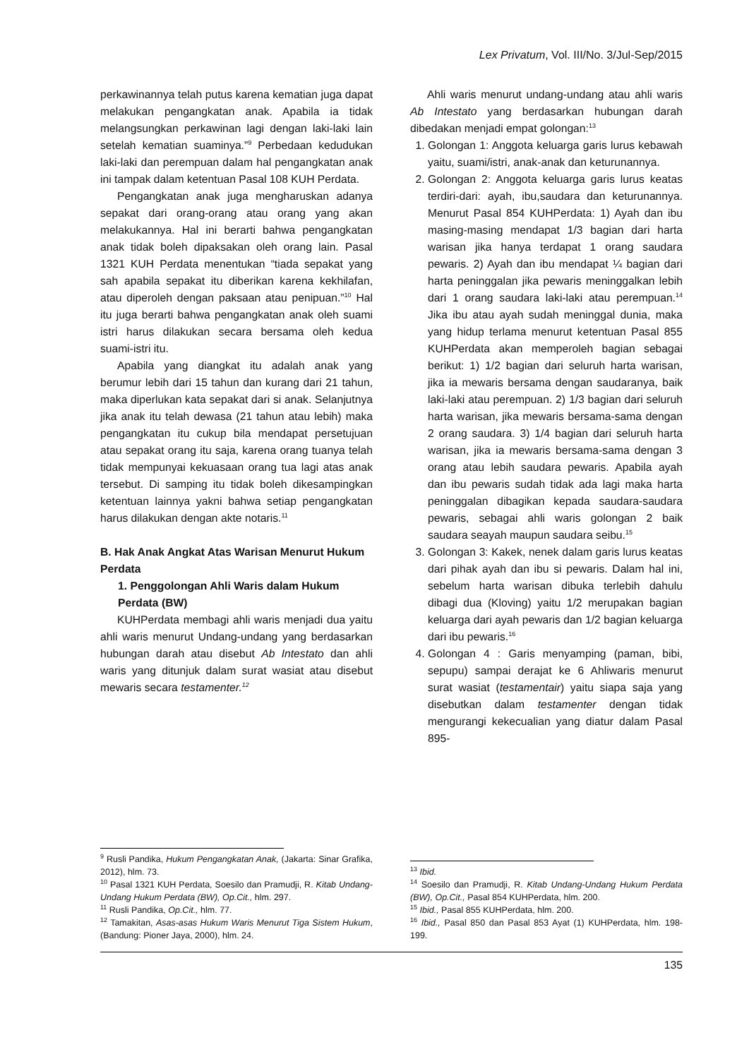Lex Privatum, Vol. III/No. 3/Jul-Sep/2015
perkawinannya telah putus karena kematian juga dapat melakukan pengangkatan anak. Apabila ia tidak melangsungkan perkawinan lagi dengan laki-laki lain setelah kematian suaminya.”<sup>9</sup> Perbedaan kedudukan laki-laki dan perempuan dalam hal pengangkatan anak ini tampak dalam ketentuan Pasal 108 KUH Perdata.
Pengangkatan anak juga mengharuskan adanya sepakat dari orang-orang atau orang yang akan melakukannya. Hal ini berarti bahwa pengangkatan anak tidak boleh dipaksakan oleh orang lain. Pasal 1321 KUH Perdata menentukan “tiada sepakat yang sah apabila sepakat itu diberikan karena kekhilafan, atau diperoleh dengan paksaan atau penipuan.”<sup>10</sup> Hal itu juga berarti bahwa pengangkatan anak oleh suami istri harus dilakukan secara bersama oleh kedua suami-istri itu.
Apabila yang diangkat itu adalah anak yang berumur lebih dari 15 tahun dan kurang dari 21 tahun, maka diperlukan kata sepakat dari si anak. Selanjutnya jika anak itu telah dewasa (21 tahun atau lebih) maka pengangkatan itu cukup bila mendapat persetujuan atau sepakat orang itu saja, karena orang tuanya telah tidak mempunyai kekuasaan orang tua lagi atas anak tersebut. Di samping itu tidak boleh dikesampingkan ketentuan lainnya yakni bahwa setiap pengangkatan harus dilakukan dengan akte notaris.<sup>11</sup>
B. Hak Anak Angkat Atas Warisan Menurut Hukum Perdata
1. Penggolongan Ahli Waris dalam Hukum Perdata (BW)
KUHPerdata membagi ahli waris menjadi dua yaitu ahli waris menurut Undang-undang yang berdasarkan hubungan darah atau disebut Ab Intestato dan ahli waris yang ditunjuk dalam surat wasiat atau disebut mewaris secara testamenter.<sup>12</sup>
<sup>9</sup> Rusli Pandika, Hukum Pengangkatan Anak, (Jakarta: Sinar Grafika, 2012), hlm. 73.
<sup>10</sup> Pasal 1321 KUH Perdata, Soesilo dan Pramudji, R. Kitab Undang-Undang Hukum Perdata (BW), Op.Cit., hlm. 297.
<sup>11</sup> Rusli Pandika, Op.Cit., hlm. 77.
<sup>12</sup> Tamakitan, Asas-asas Hukum Waris Menurut Tiga Sistem Hukum, (Bandung: Pioner Jaya, 2000), hlm. 24.
Ahli waris menurut undang-undang atau ahli waris Ab Intestato yang berdasarkan hubungan darah dibedakan menjadi empat golongan:<sup>13</sup>
1. Golongan 1: Anggota keluarga garis lurus kebawah yaitu, suami/istri, anak-anak dan keturunannya.
2. Golongan 2: Anggota keluarga garis lurus keatas terdiri-dari: ayah, ibu,saudara dan keturunannya. Menurut Pasal 854 KUHPerdata: 1) Ayah dan ibu masing-masing mendapat 1/3 bagian dari harta warisan jika hanya terdapat 1 orang saudara pewaris. 2) Ayah dan ibu mendapat ¼ bagian dari harta peninggalan jika pewaris meninggalkan lebih dari 1 orang saudara laki-laki atau perempuan.<sup>14</sup> Jika ibu atau ayah sudah meninggal dunia, maka yang hidup terlama menurut ketentuan Pasal 855 KUHPerdata akan memperoleh bagian sebagai berikut: 1) 1/2 bagian dari seluruh harta warisan, jika ia mewaris bersama dengan saudaranya, baik laki-laki atau perempuan. 2) 1/3 bagian dari seluruh harta warisan, jika mewaris bersama-sama dengan 2 orang saudara. 3) 1/4 bagian dari seluruh harta warisan, jika ia mewaris bersama-sama dengan 3 orang atau lebih saudara pewaris. Apabila ayah dan ibu pewaris sudah tidak ada lagi maka harta peninggalan dibagikan kepada saudara-saudara pewaris, sebagai ahli waris golongan 2 baik saudara seayah maupun saudara seibu.<sup>15</sup>
3. Golongan 3: Kakek, nenek dalam garis lurus keatas dari pihak ayah dan ibu si pewaris. Dalam hal ini, sebelum harta warisan dibuka terlebih dahulu dibagi dua (Kloving) yaitu 1/2 merupakan bagian keluarga dari ayah pewaris dan 1/2 bagian keluarga dari ibu pewaris.<sup>16</sup>
4. Golongan 4 : Garis menyamping (paman, bibi, sepupu) sampai derajat ke 6 Ahliwaris menurut surat wasiat (testamentair) yaitu siapa saja yang disebutkan dalam testamenter dengan tidak mengurangi kekecualian yang diatur dalam Pasal 895-
<sup>13</sup> Ibid.
<sup>14</sup> Soesilo dan Pramudji, R. Kitab Undang-Undang Hukum Perdata (BW), Op.Cit., Pasal 854 KUHPerdata, hlm. 200.
<sup>15</sup> Ibid., Pasal 855 KUHPerdata, hlm. 200.
<sup>16</sup> Ibid., Pasal 850 dan Pasal 853 Ayat (1) KUHPerdata, hlm. 198-199.
135